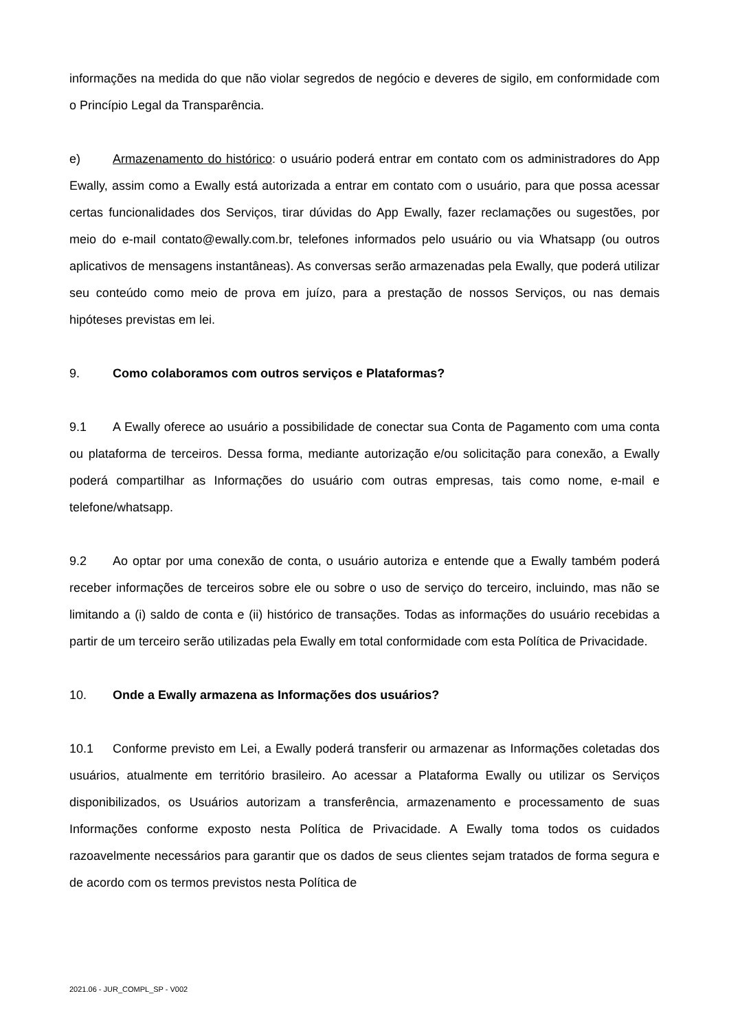informações na medida do que não violar segredos de negócio e deveres de sigilo, em conformidade com o Princípio Legal da Transparência.
e) Armazenamento do histórico: o usuário poderá entrar em contato com os administradores do App Ewally, assim como a Ewally está autorizada a entrar em contato com o usuário, para que possa acessar certas funcionalidades dos Serviços, tirar dúvidas do App Ewally, fazer reclamações ou sugestões, por meio do e-mail contato@ewally.com.br, telefones informados pelo usuário ou via Whatsapp (ou outros aplicativos de mensagens instantâneas). As conversas serão armazenadas pela Ewally, que poderá utilizar seu conteúdo como meio de prova em juízo, para a prestação de nossos Serviços, ou nas demais hipóteses previstas em lei.
9. Como colaboramos com outros serviços e Plataformas?
9.1 A Ewally oferece ao usuário a possibilidade de conectar sua Conta de Pagamento com uma conta ou plataforma de terceiros. Dessa forma, mediante autorização e/ou solicitação para conexão, a Ewally poderá compartilhar as Informações do usuário com outras empresas, tais como nome, e-mail e telefone/whatsapp.
9.2 Ao optar por uma conexão de conta, o usuário autoriza e entende que a Ewally também poderá receber informações de terceiros sobre ele ou sobre o uso de serviço do terceiro, incluindo, mas não se limitando a (i) saldo de conta e (ii) histórico de transações. Todas as informações do usuário recebidas a partir de um terceiro serão utilizadas pela Ewally em total conformidade com esta Política de Privacidade.
10. Onde a Ewally armazena as Informações dos usuários?
10.1 Conforme previsto em Lei, a Ewally poderá transferir ou armazenar as Informações coletadas dos usuários, atualmente em território brasileiro. Ao acessar a Plataforma Ewally ou utilizar os Serviços disponibilizados, os Usuários autorizam a transferência, armazenamento e processamento de suas Informações conforme exposto nesta Política de Privacidade. A Ewally toma todos os cuidados razoavelmente necessários para garantir que os dados de seus clientes sejam tratados de forma segura e de acordo com os termos previstos nesta Política de
2021.06 - JUR_COMPL_SP - V002